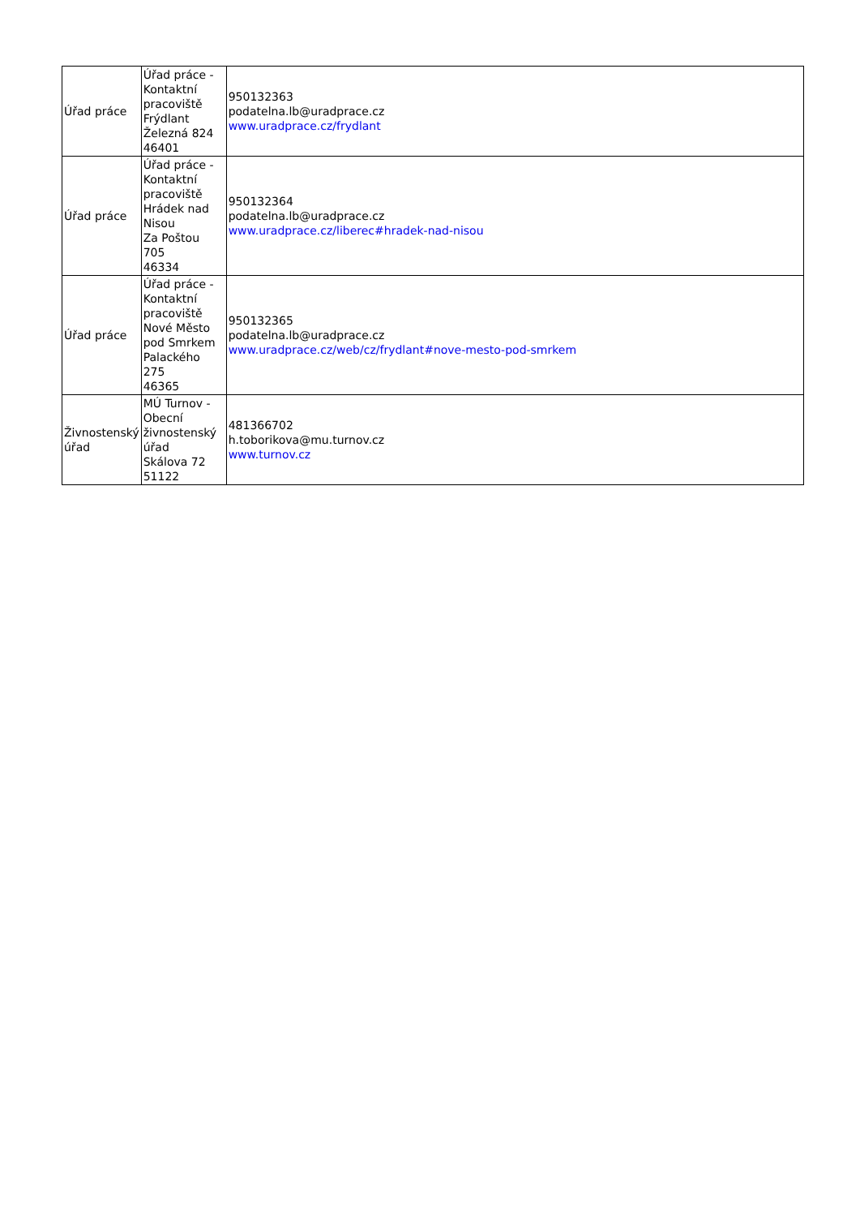| Úřad práce | Úřad práce - Kontaktní pracoviště Frýdlant Železná 824 46401 | 950132363 podatelna.lb@uradprace.cz www.uradprace.cz/frydlant |
| Úřad práce | Úřad práce - Kontaktní pracoviště Hrádek nad Nisou Za Poštou 705 46334 | 950132364 podatelna.lb@uradprace.cz www.uradprace.cz/liberec#hradek-nad-nisou |
| Úřad práce | Úřad práce - Kontaktní pracoviště Nové Město pod Smrkem Palackého 275 46365 | 950132365 podatelna.lb@uradprace.cz www.uradprace.cz/web/cz/frydlant#nove-mesto-pod-smrkem |
| Živnostenský úřad | MÚ Turnov - Obecní živnostenský úřad Skálova 72 51122 | 481366702 h.toborikova@mu.turnov.cz www.turnov.cz |